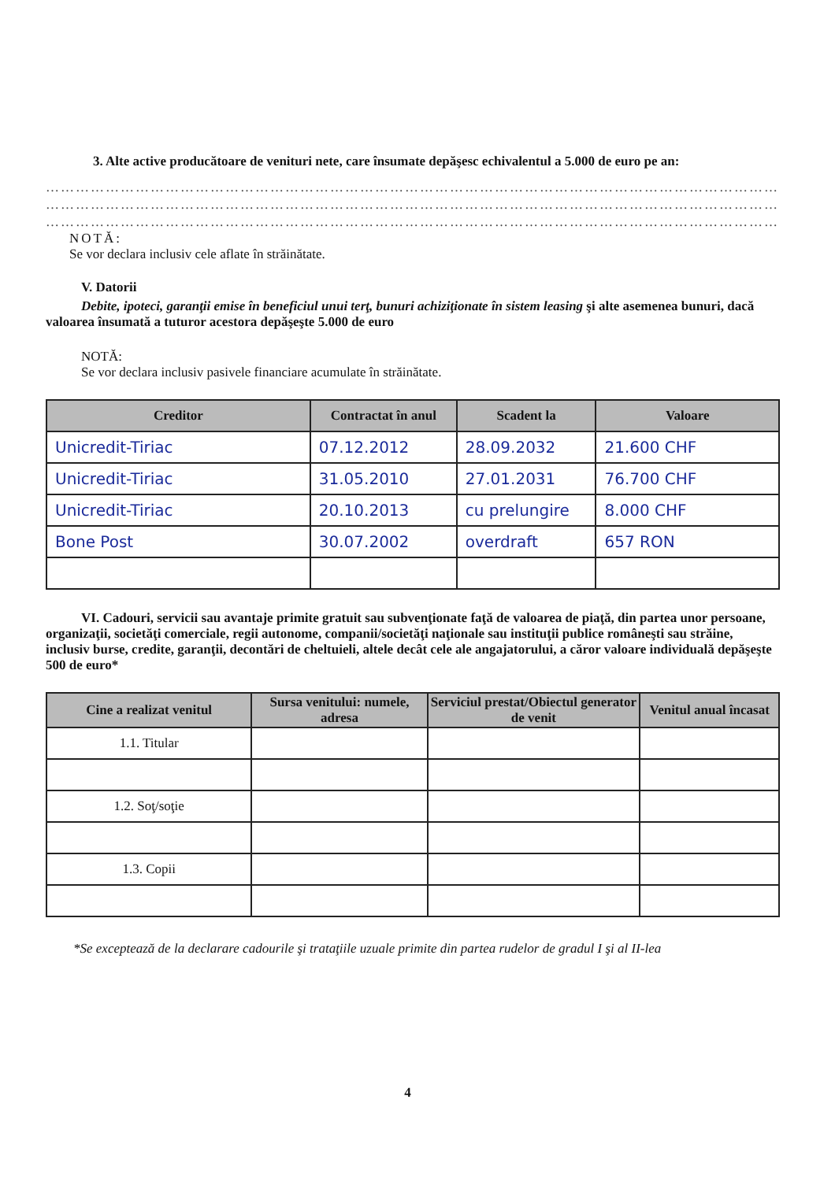3. Alte active producătoare de venituri nete, care însumate depăşesc echivalentul a 5.000 de euro pe an:
……………………………………………………………………………………………………………………………………
……………………………………………………………………………………………………………………………………
……………………………………………………………………………………………………………………………………
NOTĂ:
Se vor declara inclusiv cele aflate în străinătate.
V. Datorii
Debite, ipoteci, garanţii emise în beneficiul unui terţ, bunuri achiziţionate în sistem leasing şi alte asemenea bunuri, dacă valoarea însumată a tuturor acestora depăşeşte 5.000 de euro
NOTĂ:
Se vor declara inclusiv pasivele financiare acumulate în străinătate.
| Creditor | Contractat în anul | Scadent la | Valoare |
| --- | --- | --- | --- |
| Unicredit-Tiriac | 07.12.2012 | 28.09.2032 | 21.600 CHF |
| Unicredit-Tiriac | 31.05.2010 | 27.01.2031 | 76.700 CHF |
| Unicredit-Tiriac | 20.10.2013 | cu prelungire | 8.000 CHF |
| Bone Post | 30.07.2002 | overdraft | 657 RON |
VI. Cadouri, servicii sau avantaje primite gratuit sau subvenţionate faţă de valoarea de piaţă, din partea unor persoane, organizaţii, societăţi comerciale, regii autonome, companii/societăţi naţionale sau instituţii publice româneşti sau străine, inclusiv burse, credite, garanţii, decontări de cheltuieli, altele decât cele ale angajatorului, a căror valoare individuală depăşeşte 500 de euro*
| Cine a realizat venitul | Sursa venitului: numele, adresa | Serviciul prestat/Obiectul generator de venit | Venitul anual încasat |
| --- | --- | --- | --- |
| 1.1. Titular | | | |
| 1.2. Soţ/soţie | | | |
| 1.3. Copii | | | |
*Se exceptează de la declarare cadourile şi trataţiile uzuale primite din partea rudelor de gradul I şi al II-lea
4